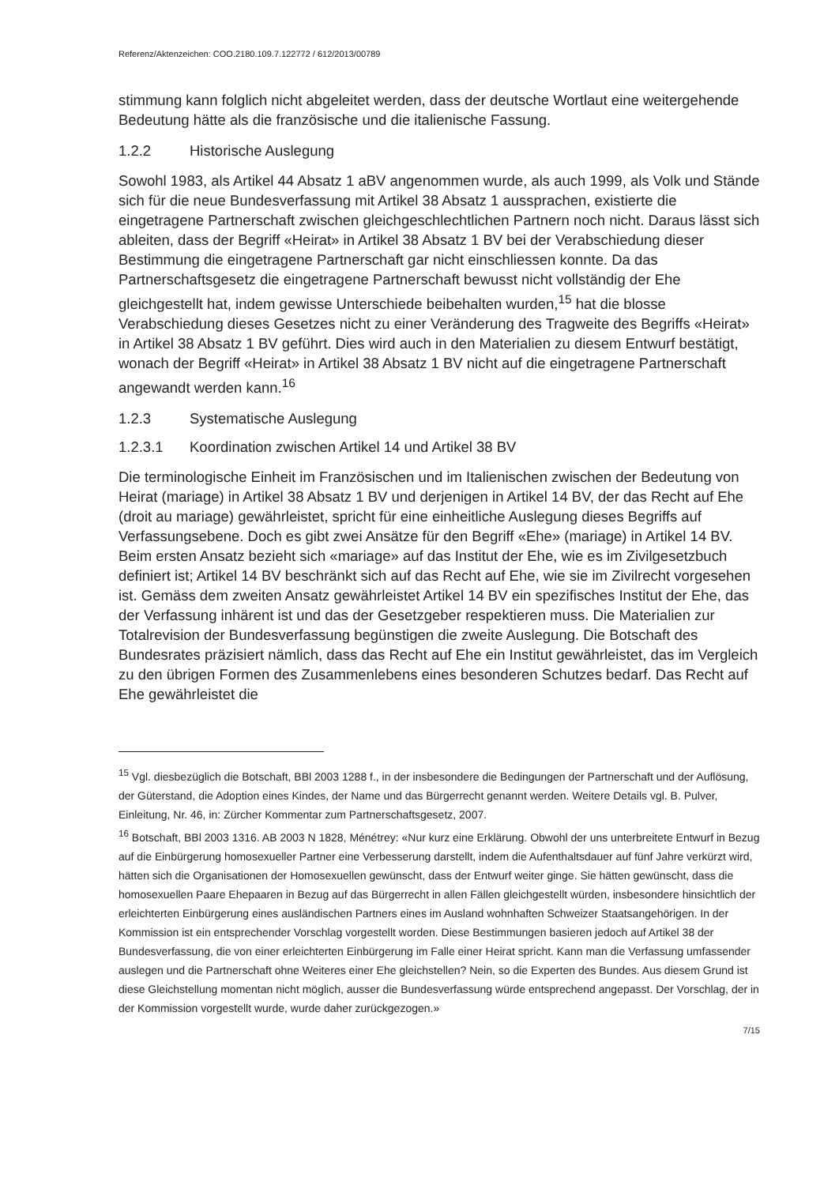Referenz/Aktenzeichen: COO.2180.109.7.122772 / 612/2013/00789
stimmung kann folglich nicht abgeleitet werden, dass der deutsche Wortlaut eine weitergehende Bedeutung hätte als die französische und die italienische Fassung.
1.2.2 Historische Auslegung
Sowohl 1983, als Artikel 44 Absatz 1 aBV angenommen wurde, als auch 1999, als Volk und Stände sich für die neue Bundesverfassung mit Artikel 38 Absatz 1 aussprachen, existierte die eingetragene Partnerschaft zwischen gleichgeschlechtlichen Partnern noch nicht. Daraus lässt sich ableiten, dass der Begriff «Heirat» in Artikel 38 Absatz 1 BV bei der Verabschiedung dieser Bestimmung die eingetragene Partnerschaft gar nicht einschliessen konnte. Da das Partnerschaftsgesetz die eingetragene Partnerschaft bewusst nicht vollständig der Ehe gleichgestellt hat, indem gewisse Unterschiede beibehalten wurden,<sup>15</sup> hat die blosse Verabschiedung dieses Gesetzes nicht zu einer Veränderung des Tragweite des Begriffs «Heirat» in Artikel 38 Absatz 1 BV geführt. Dies wird auch in den Materialien zu diesem Entwurf bestätigt, wonach der Begriff «Heirat» in Artikel 38 Absatz 1 BV nicht auf die eingetragene Partnerschaft angewandt werden kann.<sup>16</sup>
1.2.3 Systematische Auslegung
1.2.3.1 Koordination zwischen Artikel 14 und Artikel 38 BV
Die terminologische Einheit im Französischen und im Italienischen zwischen der Bedeutung von Heirat (mariage) in Artikel 38 Absatz 1 BV und derjenigen in Artikel 14 BV, der das Recht auf Ehe (droit au mariage) gewährleistet, spricht für eine einheitliche Auslegung dieses Begriffs auf Verfassungsebene. Doch es gibt zwei Ansätze für den Begriff «Ehe» (mariage) in Artikel 14 BV. Beim ersten Ansatz bezieht sich «mariage» auf das Institut der Ehe, wie es im Zivilgesetzbuch definiert ist; Artikel 14 BV beschränkt sich auf das Recht auf Ehe, wie sie im Zivilrecht vorgesehen ist. Gemäss dem zweiten Ansatz gewährleistet Artikel 14 BV ein spezifisches Institut der Ehe, das der Verfassung inhärent ist und das der Gesetzgeber respektieren muss. Die Materialien zur Totalrevision der Bundesverfassung begünstigen die zweite Auslegung. Die Botschaft des Bundesrates präzisiert nämlich, dass das Recht auf Ehe ein Institut gewährleistet, das im Vergleich zu den übrigen Formen des Zusammenlebens eines besonderen Schutzes bedarf. Das Recht auf Ehe gewährleistet die
<sup>15</sup> Vgl. diesbezüglich die Botschaft, BBl 2003 1288 f., in der insbesondere die Bedingungen der Partnerschaft und der Auflösung, der Güterstand, die Adoption eines Kindes, der Name und das Bürgerrecht genannt werden. Weitere Details vgl. B. Pulver, Einleitung, Nr. 46, in: Zürcher Kommentar zum Partnerschaftsgesetz, 2007.
<sup>16</sup> Botschaft, BBl 2003 1316. AB 2003 N 1828, Ménétrey: «Nur kurz eine Erklärung. Obwohl der uns unterbreitete Entwurf in Bezug auf die Einbürgerung homosexueller Partner eine Verbesserung darstellt, indem die Aufenthaltsdauer auf fünf Jahre verkürzt wird, hätten sich die Organisationen der Homosexuellen gewünscht, dass der Entwurf weiter ginge. Sie hätten gewünscht, dass die homosexuellen Paare Ehepaaren in Bezug auf das Bürgerrecht in allen Fällen gleichgestellt würden, insbesondere hinsichtlich der erleichterten Einbürgerung eines ausländischen Partners eines im Ausland wohnhaften Schweizer Staatsangehörigen. In der Kommission ist ein entsprechender Vorschlag vorgestellt worden. Diese Bestimmungen basieren jedoch auf Artikel 38 der Bundesverfassung, die von einer erleichterten Einbürgerung im Falle einer Heirat spricht. Kann man die Verfassung umfassender auslegen und die Partnerschaft ohne Weiteres einer Ehe gleichstellen? Nein, so die Experten des Bundes. Aus diesem Grund ist diese Gleichstellung momentan nicht möglich, ausser die Bundesverfassung würde entsprechend angepasst. Der Vorschlag, der in der Kommission vorgestellt wurde, wurde daher zurückgezogen.»
7/15